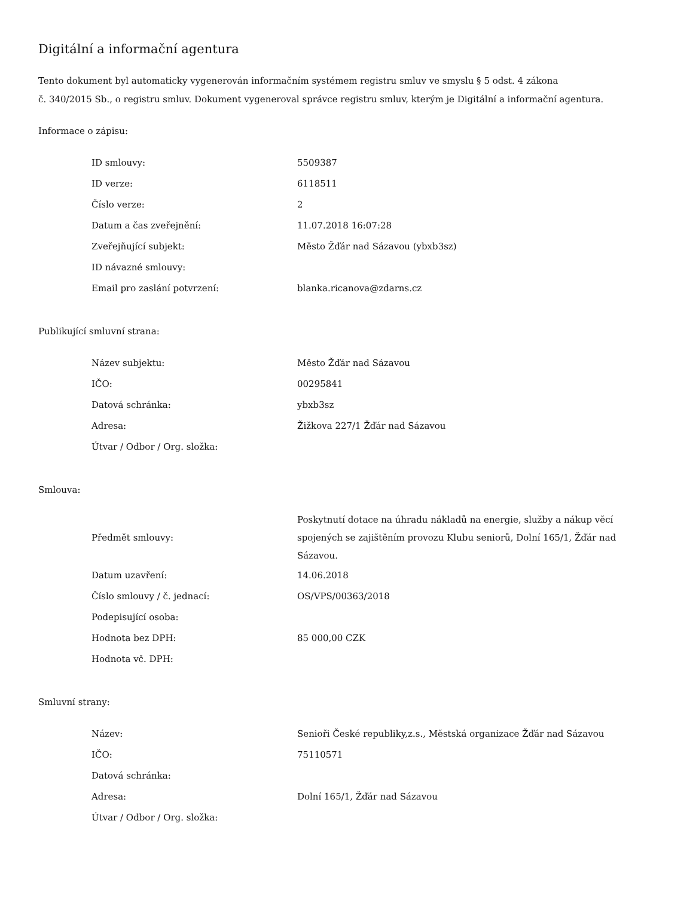Digitální a informační agentura
Tento dokument byl automaticky vygenerován informačním systémem registru smluv ve smyslu § 5 odst. 4 zákona
č. 340/2015 Sb., o registru smluv. Dokument vygeneroval správce registru smluv, kterým je Digitální a informační agentura.
Informace o zápisu:
| ID smlouvy: | 5509387 |
| ID verze: | 6118511 |
| Číslo verze: | 2 |
| Datum a čas zveřejnění: | 11.07.2018 16:07:28 |
| Zveřejňující subjekt: | Město Žďár nad Sázavou (ybxb3sz) |
| ID návazné smlouvy: | |
| Email pro zaslání potvrzení: | blanka.ricanova@zdarns.cz |
Publikující smluvní strana:
| Název subjektu: | Město Žďár nad Sázavou |
| IČO: | 00295841 |
| Datová schránka: | ybxb3sz |
| Adresa: | Žižkova 227/1 Žďár nad Sázavou |
| Útvar / Odbor / Org. složka: | |
Smlouva:
| Předmět smlouvy: | Poskytnutí dotace na úhradu nákladů na energie, služby a nákup věcí spojených se zajištěním provozu Klubu seniorů, Dolní 165/1, Žďár nad Sázavou. |
| Datum uzavření: | 14.06.2018 |
| Číslo smlouvy / č. jednací: | OS/VPS/00363/2018 |
| Podepisující osoba: | |
| Hodnota bez DPH: | 85 000,00 CZK |
| Hodnota vč. DPH: | |
Smluvní strany:
| Název: | Senioři České republiky,z.s., Městská organizace Žďár nad Sázavou |
| IČO: | 75110571 |
| Datová schránka: | |
| Adresa: | Dolní 165/1, Žďár nad Sázavou |
| Útvar / Odbor / Org. složka: | |